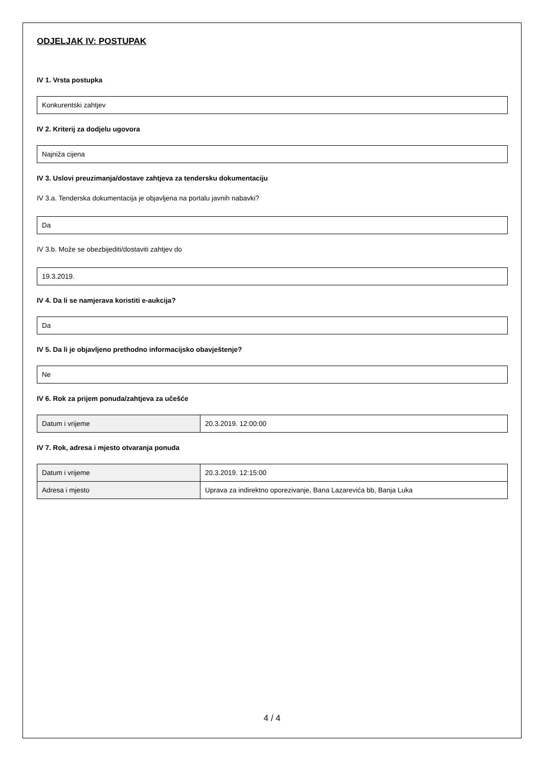ODJELJAK IV: POSTUPAK
IV 1. Vrsta postupka
Konkurentski zahtjev
IV 2. Kriterij za dodjelu ugovora
Najniža cijena
IV 3. Uslovi preuzimanja/dostave zahtjeva za tendersku dokumentaciju
IV 3.a. Tenderska dokumentacija je objavljena na portalu javnih nabavki?
Da
IV 3.b. Može se obezbijediti/dostaviti zahtjev do
19.3.2019.
IV 4. Da li se namjerava koristiti e-aukcija?
Da
IV 5. Da li je objavljeno prethodno informacijsko obavještenje?
Ne
IV 6. Rok za prijem ponuda/zahtjeva za učešće
| Datum i vrijeme | 20.3.2019. 12:00:00 |
IV 7. Rok, adresa i mjesto otvaranja ponuda
| Datum i vrijeme | 20.3.2019. 12:15:00 |
| Adresa i mjesto | Uprava za indirektno oporezivanje, Bana Lazarevića bb, Banja Luka |
4 / 4